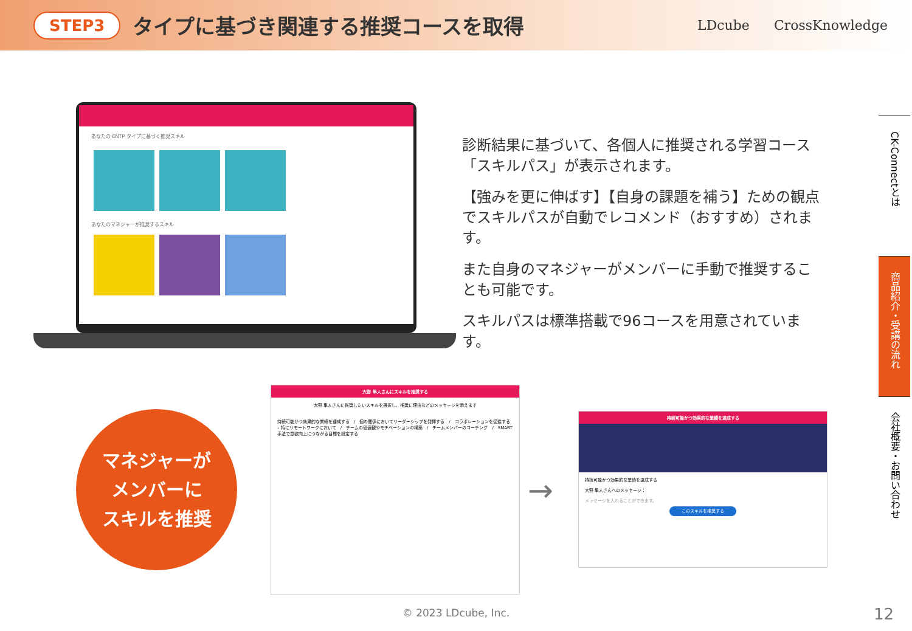STEP3 タイプに基づき関連する推奨コースを取得 LDcube CrossKnowledge
あなたの ENTP タイプに基づく推奨スキル
あなたのマネジャーが推奨するスキル
診断結果に基づいて、各個人に推奨される学習コース「スキルパス」が表示されます。
【強みを更に伸ばす】【自身の課題を補う】ための観点でスキルパスが自動でレコメンド（おすすめ）されます。
また自身のマネジャーがメンバーに手動で推奨することも可能です。
スキルパスは標準搭載で96コースを用意されています。
マネジャーが
メンバーに
スキルを推奨
大野 隼人さんにスキルを推奨する
大野 隼人さんに推奨したいスキルを選択し、推奨に理由などのメッセージを添えます
持続可能かつ効果的な業績を達成する　/　個の関係においてリーダーシップを発揮する　/　コラボレーションを促進する – 特にリモートワークにおいて　/　チームの価値観やモチベーションの構築　/　チームメンバーのコーチング　/　SMART手法で意欲向上につながる目標を設定する
→
持続可能かつ効果的な業績を達成する
持続可能かつ効果的な業績を達成する
大野 隼人さんへのメッセージ：
メッセージを入れることができます。
このスキルを推奨する
CK-Connectとは
商品紹介・受講の流れ
会社概要・お問い合わせ
© 2023 LDcube, Inc. 12